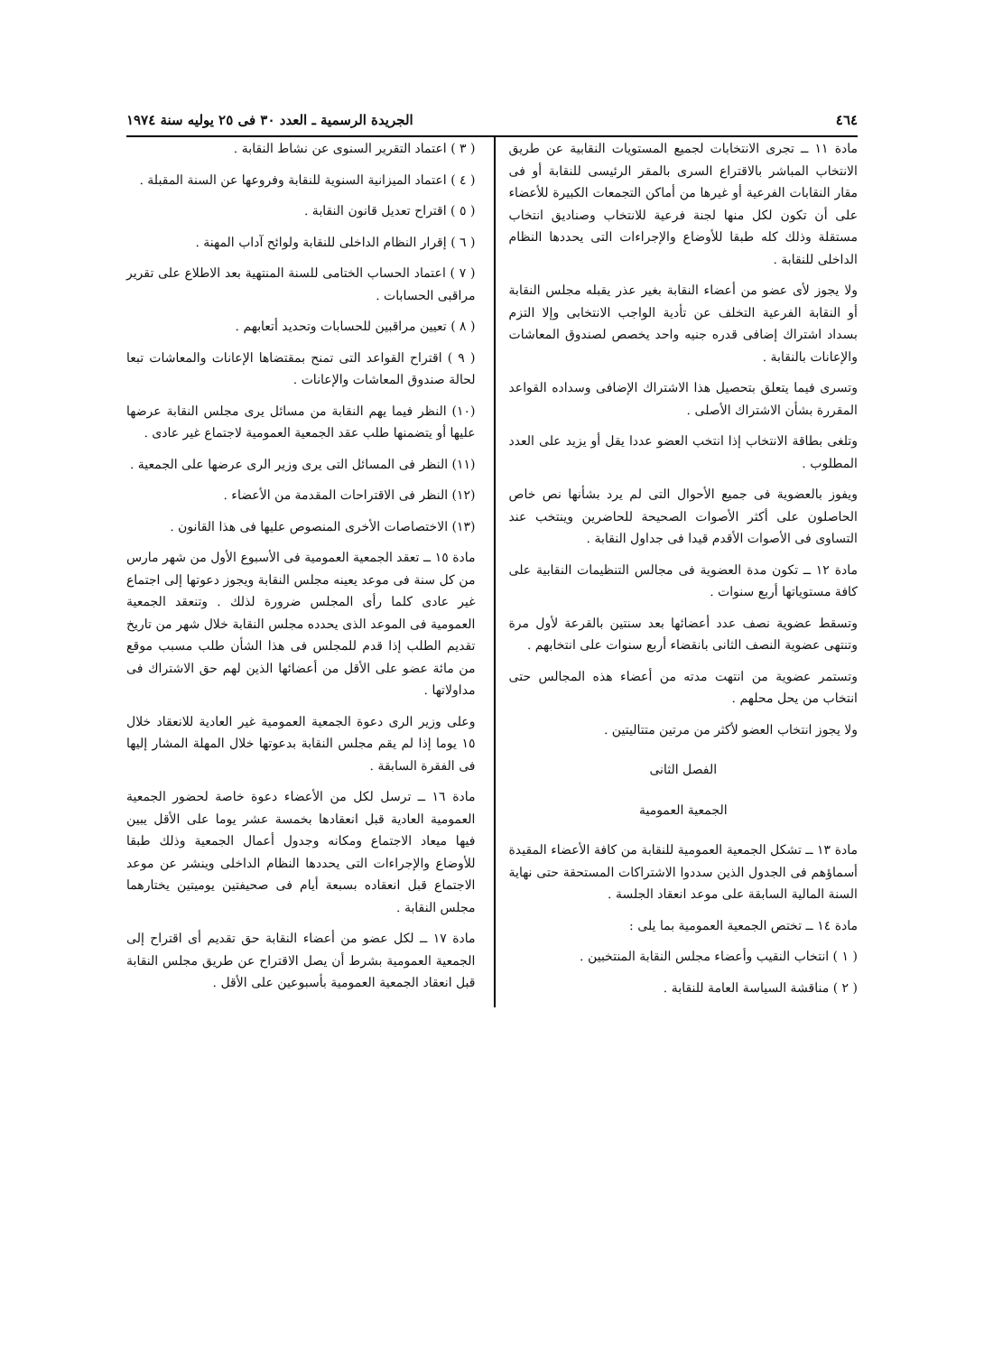٤٦٤ الجريدة الرسمية ـ العدد ٣٠ فى ٢٥ يوليه سنة ١٩٧٤
مادة ١١ ــ تجرى الانتخابات لجميع المستويات النقابية عن طريق الانتخاب المباشر بالاقتراع السرى بالمقر الرئيسى للنقابة أو فى مقار النقابات الفرعية أو غيرها من أماكن التجمعات الكبيرة للأعضاء على أن تكون لكل منها لجنة فرعية للانتخاب وصناديق انتخاب مستقلة وذلك كله طبقا للأوضاع والإجراءات التى يحددها النظام الداخلى للنقابة .
ولا يجوز لأى عضو من أعضاء النقابة بغير عذر يقبله مجلس النقابة أو النقابة الفرعية التخلف عن تأدية الواجب الانتخابى وإلا التزم بسداد اشتراك إضافى قدره جنيه واحد يخصص لصندوق المعاشات والإعانات بالنقابة .
وتسرى فيما يتعلق بتحصيل هذا الاشتراك الإضافى وسداده القواعد المقررة بشأن الاشتراك الأصلى .
وتلغى بطاقة الانتخاب إذا انتخب العضو عددا يقل أو يزيد على العدد المطلوب .
ويفوز بالعضوية فى جميع الأحوال التى لم يرد بشأنها نص خاص الحاصلون على أكثر الأصوات الصحيحة للحاضرين وينتخب عند التساوى فى الأصوات الأقدم قيدا فى جداول النقابة .
مادة ١٢ ــ تكون مدة العضوية فى مجالس التنظيمات النقابية على كافة مستوياتها أربع سنوات .
وتسقط عضوية نصف عدد أعضائها بعد سنتين بالقرعة لأول مرة وتنتهى عضوية النصف الثانى بانقضاء أربع سنوات على انتخابهم .
وتستمر عضوية من انتهت مدته من أعضاء هذه المجالس حتى انتخاب من يحل محلهم .
ولا يجوز انتخاب العضو لأكثر من مرتين متتاليتين .
الفصل الثانى
الجمعية العمومية
مادة ١٣ ــ تشكل الجمعية العمومية للنقابة من كافة الأعضاء المقيدة أسماؤهم فى الجدول الذين سددوا الاشتراكات المستحقة حتى نهاية السنة المالية السابقة على موعد انعقاد الجلسة .
مادة ١٤ ــ تختص الجمعية العمومية بما يلى :
( ١ ) انتخاب النقيب وأعضاء مجلس النقابة المنتخبين .
( ٢ ) مناقشة السياسة العامة للنقابة .
( ٣ ) اعتماد التقرير السنوى عن نشاط النقابة .
( ٤ ) اعتماد الميزانية السنوية للنقابة وفروعها عن السنة المقبلة .
( ٥ ) اقتراح تعديل قانون النقابة .
( ٦ ) إقرار النظام الداخلى للنقابة ولوائح آداب المهنة .
( ٧ ) اعتماد الحساب الختامى للسنة المنتهية بعد الاطلاع على تقرير مراقبى الحسابات .
( ٨ ) تعيين مراقبين للحسابات وتحديد أتعابهم .
( ٩ ) اقتراح القواعد التى تمنح بمقتضاها الإعانات والمعاشات تبعا لحالة صندوق المعاشات والإعانات .
(١٠) النظر فيما يهم النقابة من مسائل يرى مجلس النقابة عرضها عليها أو يتضمنها طلب عقد الجمعية العمومية لاجتماع غير عادى .
(١١) النظر فى المسائل التى يرى وزير الرى عرضها على الجمعية .
(١٢) النظر فى الاقتراحات المقدمة من الأعضاء .
(١٣) الاختصاصات الأخرى المنصوص عليها فى هذا القانون .
مادة ١٥ ــ تعقد الجمعية العمومية فى الأسبوع الأول من شهر مارس من كل سنة فى موعد يعينه مجلس النقابة ويجوز دعوتها إلى اجتماع غير عادى كلما رأى المجلس ضرورة لذلك . وتنعقد الجمعية العمومية فى الموعد الذى يحدده مجلس النقابة خلال شهر من تاريخ تقديم الطلب إذا قدم للمجلس فى هذا الشأن طلب مسبب موقع من مائة عضو على الأقل من أعضائها الذين لهم حق الاشتراك فى مداولاتها .
وعلى وزير الرى دعوة الجمعية العمومية غير العادية للانعقاد خلال ١٥ يوما إذا لم يقم مجلس النقابة بدعوتها خلال المهلة المشار إليها فى الفقرة السابقة .
مادة ١٦ ــ ترسل لكل من الأعضاء دعوة خاصة لحضور الجمعية العمومية العادية قبل انعقادها بخمسة عشر يوما على الأقل يبين فيها ميعاد الاجتماع ومكانه وجدول أعمال الجمعية وذلك طبقا للأوضاع والإجراءات التى يحددها النظام الداخلى وينشر عن موعد الاجتماع قبل انعقاده بسبعة أيام فى صحيفتين يوميتين يختارهما مجلس النقابة .
مادة ١٧ ــ لكل عضو من أعضاء النقابة حق تقديم أى اقتراح إلى الجمعية العمومية بشرط أن يصل الاقتراح عن طريق مجلس النقابة قبل انعقاد الجمعية العمومية بأسبوعين على الأقل .